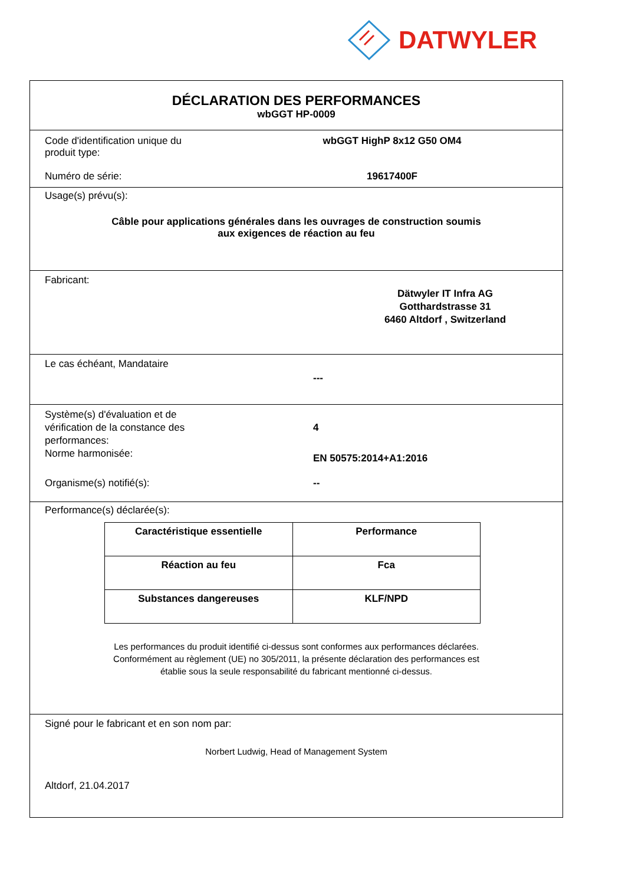DATWYLER
DÉCLARATION DES PERFORMANCES
wbGGT HP-0009
Code d'identification unique du
produit type:
wbGGT HighP 8x12 G50 OM4
Numéro de série: 19617400F
Usage(s) prévu(s):
Câble pour applications générales dans les ouvrages de construction soumis
aux exigences de réaction au feu
Fabricant:
Dätwyler IT Infra AG
Gotthardstrasse 31
6460 Altdorf , Switzerland
Le cas échéant, Mandataire
---
Système(s) d'évaluation et de
vérification de la constance des
performances:
4
Norme harmonisée:
EN 50575:2014+A1:2016
Organisme(s) notifié(s): --
Performance(s) déclarée(s):
| Caractéristique essentielle | Performance |
| --- | --- |
| Réaction au feu | Fca |
| Substances dangereuses | KLF/NPD |
Les performances du produit identifié ci-dessus sont conformes aux performances déclarées.
Conformément au règlement (UE) no 305/2011, la présente déclaration des performances est
établie sous la seule responsabilité du fabricant mentionné ci-dessus.
Signé pour le fabricant et en son nom par:
Norbert Ludwig, Head of Management System
Altdorf, 21.04.2017